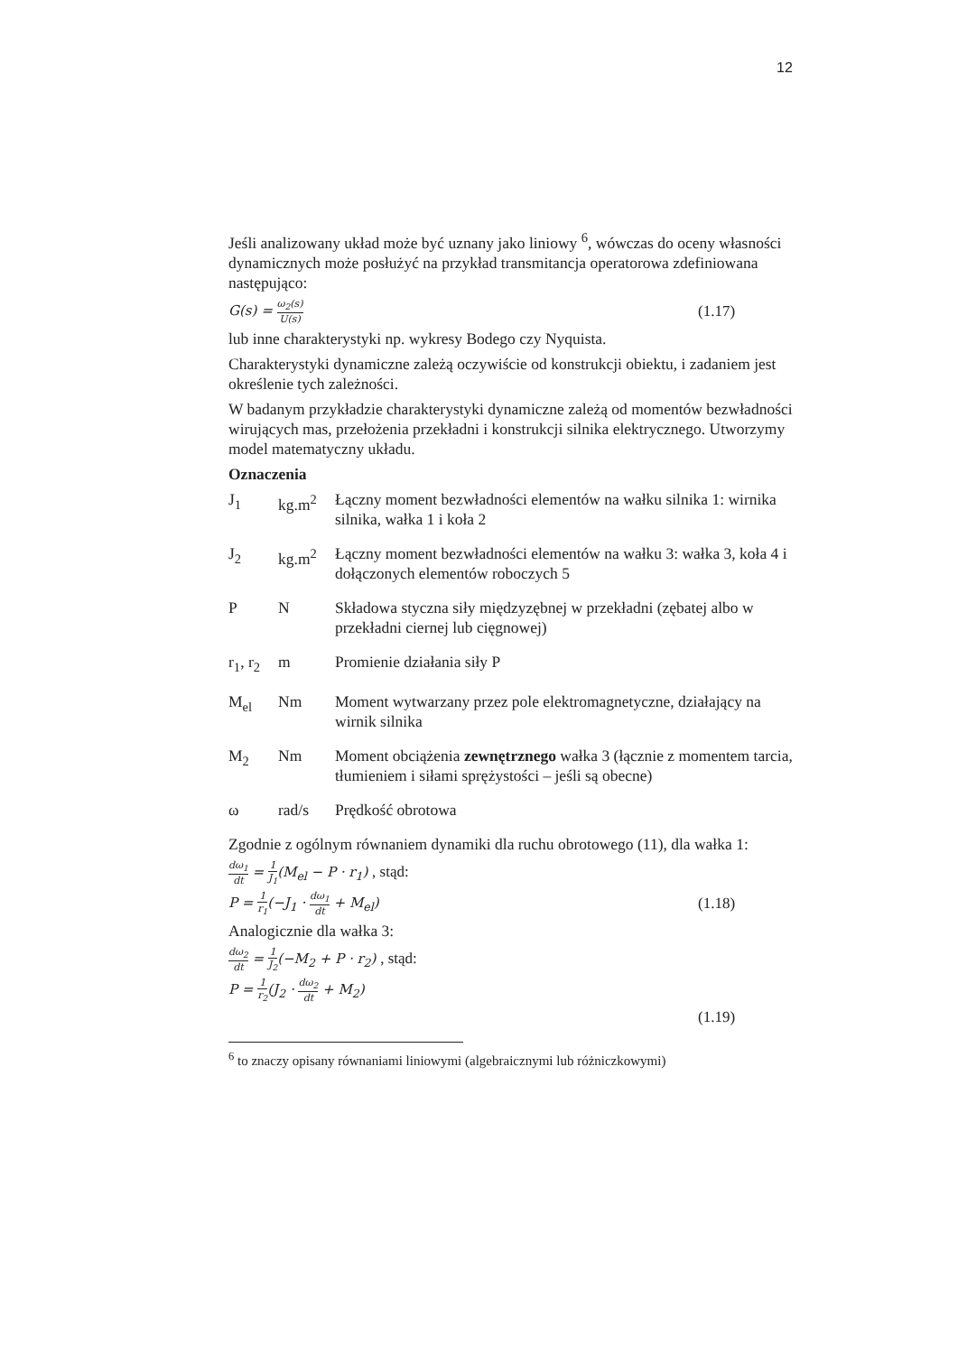12
Jeśli analizowany układ może być uznany jako liniowy <sup>6</sup>, wówczas do oceny własności dynamicznych może posłużyć na przykład transmitancja operatorowa zdefiniowana następująco:
G(s) = ω<sub>2</sub>(s) U(s) (1.17)
lub inne charakterystyki np. wykresy Bodego czy Nyquista.
Charakterystyki dynamiczne zależą oczywiście od konstrukcji obiektu, i zadaniem jest określenie tych zależności.
W badanym przykładzie charakterystyki dynamiczne zależą od momentów bezwładności wirujących mas, przełożenia przekładni i konstrukcji silnika elektrycznego. Utworzymy model matematyczny układu.
Oznaczenia
| J<sub>1</sub> | kg.m<sup>2</sup> | Łączny moment bezwładności elementów na wałku silnika 1: wirnika silnika, wałka 1 i koła 2 |
| J<sub>2</sub> | kg.m<sup>2</sup> | Łączny moment bezwładności elementów na wałku 3: wałka 3, koła 4 i dołączonych elementów roboczych 5 |
| P | N | Składowa styczna siły międzyzębnej w przekładni (zębatej albo w przekładni ciernej lub cięgnowej) |
| r<sub>1</sub>, r<sub>2</sub> | m | Promienie działania siły P |
| M<sub>el</sub> | Nm | Moment wytwarzany przez pole elektromagnetyczne, działający na wirnik silnika |
| M<sub>2</sub> | Nm | Moment obciążenia zewnętrznego wałka 3 (łącznie z momentem tarcia, tłumieniem i siłami sprężystości – jeśli są obecne) |
| ω | rad/s | Prędkość obrotowa |
Zgodnie z ogólnym równaniem dynamiki dla ruchu obrotowego (11), dla wałka 1:
dω<sub>1</sub> dt = 1 J<sub>1</sub>(M<sub>el</sub> − P · r<sub>1</sub>) , stąd:
P = 1 r<sub>1</sub>(−J<sub>1</sub> · dω<sub>1</sub> dt + M<sub>el</sub>) (1.18)
Analogicznie dla wałka 3:
dω<sub>2</sub> dt = 1 J<sub>2</sub>(−M<sub>2</sub> + P · r<sub>2</sub>) , stąd:
P = 1 r<sub>2</sub>(J<sub>2</sub> · dω<sub>2</sub> dt + M<sub>2</sub>)
(1.19)
<sup>6</sup> to znaczy opisany równaniami liniowymi (algebraicznymi lub różniczkowymi)